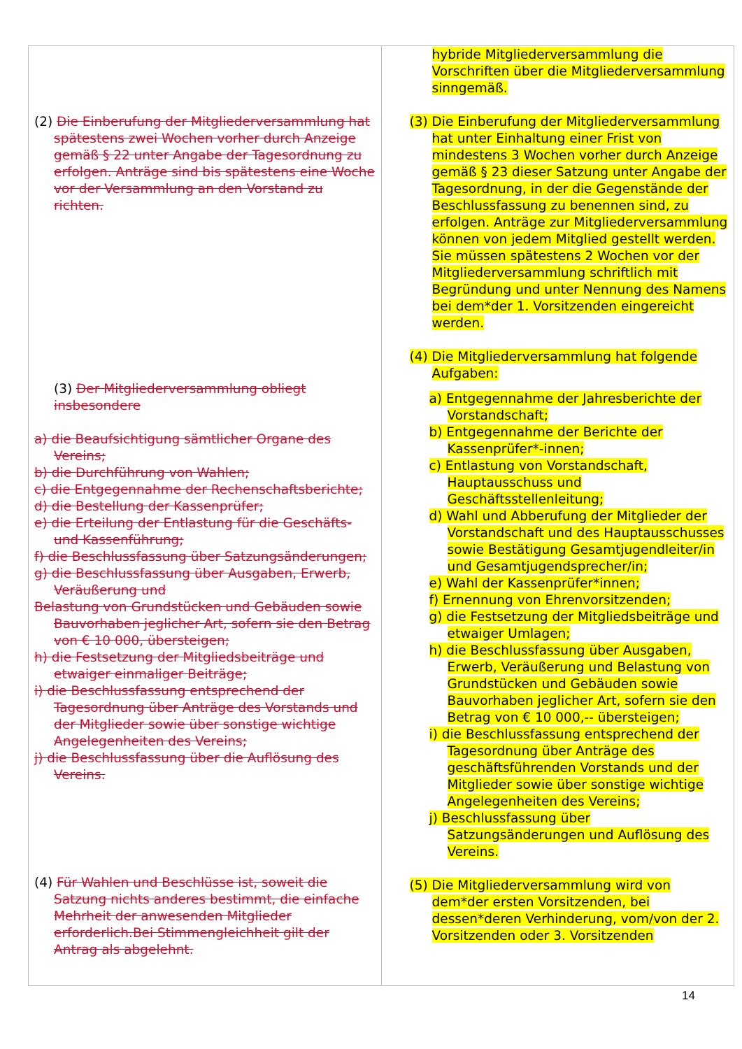| (2) Die Einberufung der Mitgliederversammlung hat spätestens zwei Wochen vorher durch Anzeige gemäß § 22 unter Angabe der Tagesordnung zu erfolgen. Anträge sind bis spätestens eine Woche vor der Versammlung an den Vorstand zu richten. (3) Der Mitgliederversammlung obliegt insbesondere a) die Beaufsichtigung sämtlicher Organe des Vereins; b) die Durchführung von Wahlen; c) die Entgegennahme der Rechenschaftsberichte; d) die Bestellung der Kassenprüfer; e) die Erteilung der Entlastung für die Geschäfts- und Kassenführung; f) die Beschlussfassung über Satzungsänderungen; g) die Beschlussfassung über Ausgaben, Erwerb, Veräußerung und Belastung von Grundstücken und Gebäuden sowie Bauvorhaben jeglicher Art, sofern sie den Betrag von € 10 000, übersteigen; h) die Festsetzung der Mitgliedsbeiträge und etwaiger einmaliger Beiträge; i) die Beschlussfassung entsprechend der Tagesordnung über Anträge des Vorstands und der Mitglieder sowie über sonstige wichtige Angelegenheiten des Vereins; j) die Beschlussfassung über die Auflösung des Vereins. (4) Für Wahlen und Beschlüsse ist, soweit die Satzung nichts anderes bestimmt, die einfache Mehrheit der anwesenden Mitglieder erforderlich.Bei Stimmengleichheit gilt der Antrag als abgelehnt. | hybride Mitgliederversammlung die Vorschriften über die Mitgliederversammlung sinngemäß. (3) Die Einberufung der Mitgliederversammlung hat unter Einhaltung einer Frist von mindestens 3 Wochen vorher durch Anzeige gemäß § 23 dieser Satzung unter Angabe der Tagesordnung, in der die Gegenstände der Beschlussfassung zu benennen sind, zu erfolgen. Anträge zur Mitgliederversammlung können von jedem Mitglied gestellt werden. Sie müssen spätestens 2 Wochen vor der Mitgliederversammlung schriftlich mit Begründung und unter Nennung des Namens bei dem*der 1. Vorsitzenden eingereicht werden. (4) Die Mitgliederversammlung hat folgende Aufgaben: a) Entgegennahme der Jahresberichte der Vorstandschaft; b) Entgegennahme der Berichte der Kassenprüfer*-innen; c) Entlastung von Vorstandschaft, Hauptausschuss und Geschäftsstellenleitung; d) Wahl und Abberufung der Mitglieder der Vorstandschaft und des Hauptausschusses sowie Bestätigung Gesamtjugendleiter/in und Gesamtjugendsprecher/in; e) Wahl der Kassenprüfer*innen; f) Ernennung von Ehrenvorsitzenden; g) die Festsetzung der Mitgliedsbeiträge und etwaiger Umlagen; h) die Beschlussfassung über Ausgaben, Erwerb, Veräußerung und Belastung von Grundstücken und Gebäuden sowie Bauvorhaben jeglicher Art, sofern sie den Betrag von € 10 000,-- übersteigen; i) die Beschlussfassung entsprechend der Tagesordnung über Anträge des geschäftsführenden Vorstands und der Mitglieder sowie über sonstige wichtige Angelegenheiten des Vereins; j) Beschlussfassung über Satzungsänderungen und Auflösung des Vereins. (5) Die Mitgliederversammlung wird von dem*der ersten Vorsitzenden, bei dessen*deren Verhinderung, vom/von der 2. Vorsitzenden oder 3. Vorsitzenden |
14